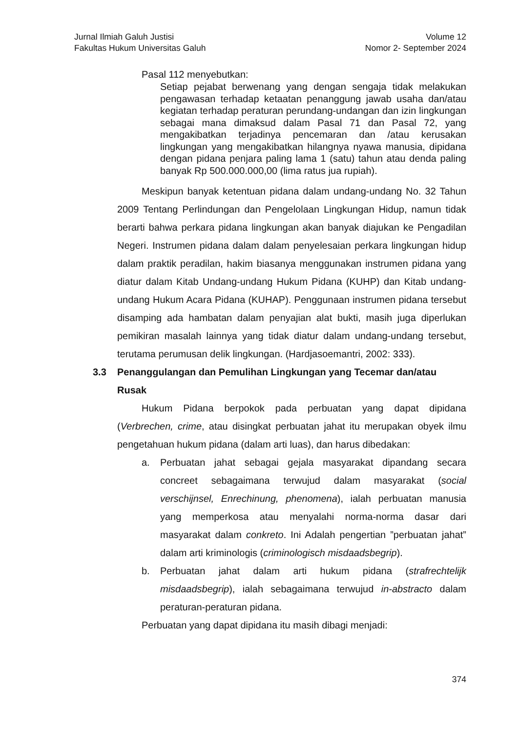Jurnal Ilmiah Galuh Justisi
Fakultas Hukum Universitas Galuh
Volume 12
Nomor 2- September 2024
Pasal 112 menyebutkan:
Setiap pejabat berwenang yang dengan sengaja tidak melakukan pengawasan terhadap ketaatan penanggung jawab usaha dan/atau kegiatan terhadap peraturan perundang-undangan dan izin lingkungan sebagai mana dimaksud dalam Pasal 71 dan Pasal 72, yang mengakibatkan terjadinya pencemaran dan /atau kerusakan lingkungan yang mengakibatkan hilangnya nyawa manusia, dipidana dengan pidana penjara paling lama 1 (satu) tahun atau denda paling banyak Rp 500.000.000,00 (lima ratus jua rupiah).
Meskipun banyak ketentuan pidana dalam undang-undang No. 32 Tahun 2009 Tentang Perlindungan dan Pengelolaan Lingkungan Hidup, namun tidak berarti bahwa perkara pidana lingkungan akan banyak diajukan ke Pengadilan Negeri. Instrumen pidana dalam dalam penyelesaian perkara lingkungan hidup dalam praktik peradilan, hakim biasanya menggunakan instrumen pidana yang diatur dalam Kitab Undang-undang Hukum Pidana (KUHP) dan Kitab undang-undang Hukum Acara Pidana (KUHAP). Penggunaan instrumen pidana tersebut disamping ada hambatan dalam penyajian alat bukti, masih juga diperlukan pemikiran masalah lainnya yang tidak diatur dalam undang-undang tersebut, terutama perumusan delik lingkungan. (Hardjasoemantri, 2002: 333).
3.3 Penanggulangan dan Pemulihan Lingkungan yang Tecemar dan/atau Rusak
Hukum Pidana berpokok pada perbuatan yang dapat dipidana (Verbrechen, crime, atau disingkat perbuatan jahat itu merupakan obyek ilmu pengetahuan hukum pidana (dalam arti luas), dan harus dibedakan:
a. Perbuatan jahat sebagai gejala masyarakat dipandang secara concreet sebagaimana terwujud dalam masyarakat (social verschijnsel, Enrechinung, phenomena), ialah perbuatan manusia yang memperkosa atau menyalahi norma-norma dasar dari masyarakat dalam conkreto. Ini Adalah pengertian ”perbuatan jahat” dalam arti kriminologis (criminologisch misdaadsbegrip).
b. Perbuatan jahat dalam arti hukum pidana (strafrechtelijk misdaadsbegrip), ialah sebagaimana terwujud in-abstracto dalam peraturan-peraturan pidana.
Perbuatan yang dapat dipidana itu masih dibagi menjadi:
374